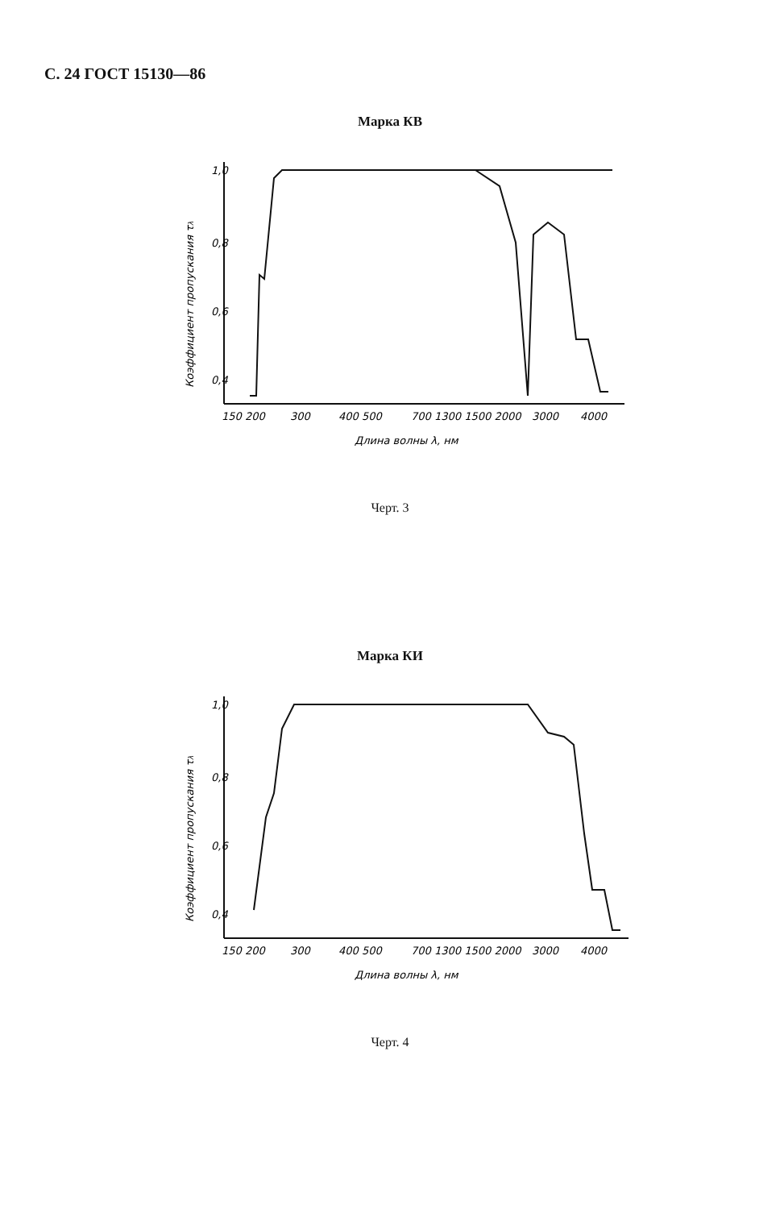С. 24 ГОСТ 15130—86
Марка КВ
1,0
0,8
0,6
0,4
150 200
300
400 500
700 1300 1500 2000
3000
4000
Длина волны λ, нм
Коэффициент пропускания τλ
Черт. 3
Марка КИ
1,0
0,8
0,6
0,4
150 200
300
400 500
700 1300 1500 2000
3000
4000
Длина волны λ, нм
Коэффициент пропускания τλ
Черт. 4